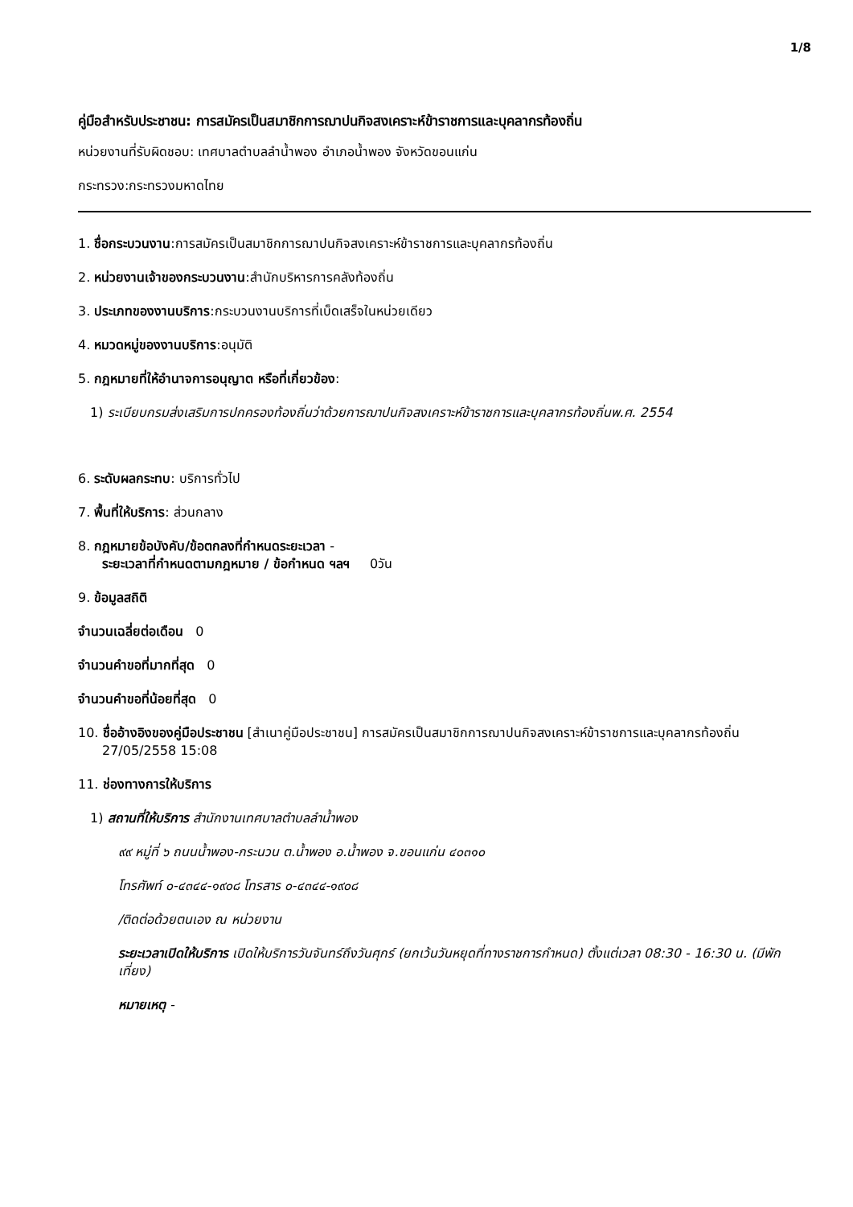1/8
คู่มือสำหรับประชาชน: การสมัครเป็นสมาชิกการฌาปนกิจสงเคราะห์ข้าราชการและบุคลากรท้องถิ่น
หน่วยงานที่รับผิดชอบ: เทศบาลตำบลลำน้ำพอง อำเภอน้ำพอง จังหวัดขอนแก่น
กระทรวง:กระทรวงมหาดไทย
1. ชื่อกระบวนงาน:การสมัครเป็นสมาชิกการฌาปนกิจสงเคราะห์ข้าราชการและบุคลากรท้องถิ่น
2. หน่วยงานเจ้าของกระบวนงาน:สำนักบริหารการคลังท้องถิ่น
3. ประเภทของงานบริการ:กระบวนงานบริการที่เบ็ดเสร็จในหน่วยเดียว
4. หมวดหมู่ของงานบริการ:อนุมัติ
5. กฎหมายที่ให้อำนาจการอนุญาต หรือที่เกี่ยวข้อง:
1) ระเบียบกรมส่งเสริมการปกครองท้องถิ่นว่าด้วยการฌาปนกิจสงเคราะห์ข้าราชการและบุคลากรท้องถิ่นพ.ศ. 2554
6. ระดับผลกระทบ: บริการทั่วไป
7. พื้นที่ให้บริการ: ส่วนกลาง
8. กฎหมายข้อบังคับ/ข้อตกลงที่กำหนดระยะเวลา -
ระยะเวลาที่กำหนดตามกฎหมาย / ข้อกำหนด ฯลฯ 0วัน
9. ข้อมูลสถิติ
จำนวนเฉลี่ยต่อเดือน 0
จำนวนคำขอที่มากที่สุด 0
จำนวนคำขอที่น้อยที่สุด 0
10. ชื่ออ้างอิงของคู่มือประชาชน [สำเนาคู่มือประชาชน] การสมัครเป็นสมาชิกการฌาปนกิจสงเคราะห์ข้าราชการและบุคลากรท้องถิ่น 27/05/2558 15:08
11. ช่องทางการให้บริการ
1) สถานที่ให้บริการ สำนักงานเทศบาลตำบลลำน้ำพอง
๙๙ หมู่ที่ ๖ ถนนน้ำพอง-กระนวน ต.น้ำพอง อ.น้ำพอง จ.ขอนแก่น ๔๐๓๑๐
โทรศัพท์ ๐-๔๓๔๔-๑๙๐๘ โทรสาร ๐-๔๓๔๔-๑๙๐๘
/ติดต่อด้วยตนเอง ณ หน่วยงาน
ระยะเวลาเปิดให้บริการ เปิดให้บริการวันจันทร์ถึงวันศุกร์ (ยกเว้นวันหยุดที่ทางราชการกำหนด) ตั้งแต่เวลา 08:30 - 16:30 น. (มีพักเที่ยง)
หมายเหตุ -